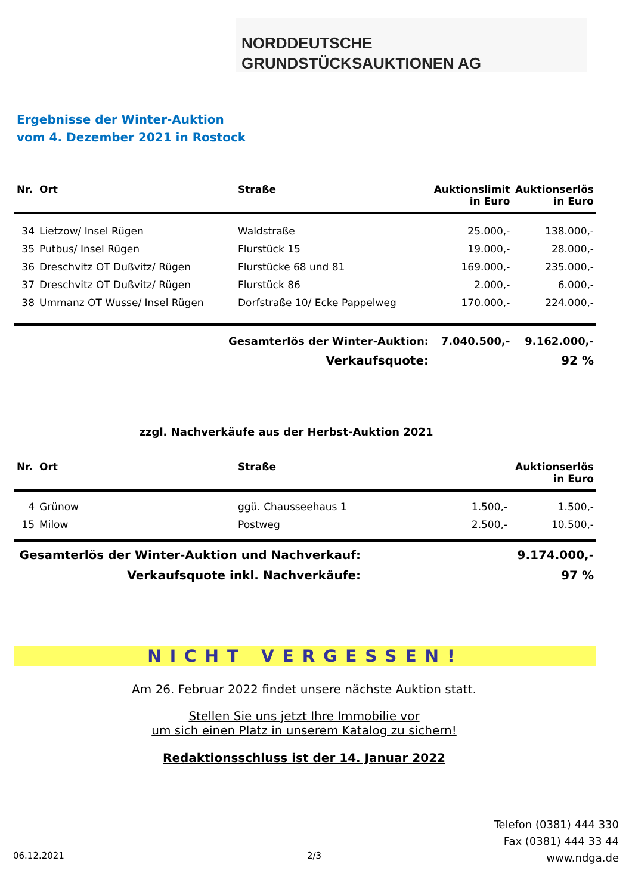NORDDEUTSCHE
GRUNDSTÜCKSAUKTIONEN AG
Ergebnisse der Winter-Auktion
vom 4. Dezember 2021 in Rostock
| Nr. | Ort | Straße | Auktionslimit in Euro | Auktionserlös in Euro |
| --- | --- | --- | --- | --- |
| 34 | Lietzow/ Insel Rügen | Waldstraße | 25.000,- | 138.000,- |
| 35 | Putbus/ Insel Rügen | Flurstück 15 | 19.000,- | 28.000,- |
| 36 | Dreschvitz OT Dußvitz/ Rügen | Flurstücke 68 und 81 | 169.000,- | 235.000,- |
| 37 | Dreschvitz OT Dußvitz/ Rügen | Flurstück 86 | 2.000,- | 6.000,- |
| 38 | Ummanz OT Wusse/ Insel Rügen | Dorfstraße 10/ Ecke Pappelweg | 170.000,- | 224.000,- |
| Gesamterlös der Winter-Auktion: | | | 7.040.500,- | 9.162.000,- |
| Verkaufsquote: | | | | 92 % |
zzgl. Nachverkäufe aus der Herbst-Auktion 2021
| Nr. | Ort | Straße | | Auktionserlös in Euro |
| --- | --- | --- | --- | --- |
| 4 | Grünow | ggü. Chausseehaus 1 | 1.500,- | 1.500,- |
| 15 | Milow | Postweg | 2.500,- | 10.500,- |
| Gesamterlös der Winter-Auktion und Nachverkauf: | | | | 9.174.000,- |
| Verkaufsquote inkl. Nachverkäufe: | | | | 97 % |
NICHT VERGESSEN!
Am 26. Februar 2022 findet unsere nächste Auktion statt.
Stellen Sie uns jetzt Ihre Immobilie vor
um sich einen Platz in unserem Katalog zu sichern!
Redaktionsschluss ist der 14. Januar 2022
06.12.2021 2/3
Telefon (0381) 444 330
Fax (0381) 444 33 44
www.ndga.de